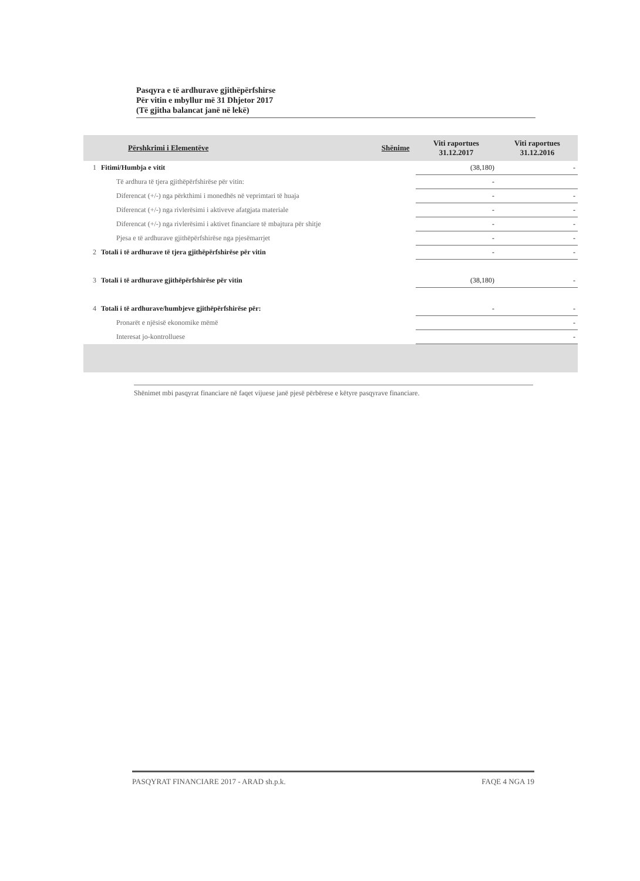Pasqyra e të ardhurave gjithëpërfshirse
Për vitin e mbyllur më 31 Dhjetor 2017
(Të gjitha balancat janë në lekë)
| | Përshkrimi i Elementëve | Shënime | Viti raportues 31.12.2017 | Viti raportues 31.12.2016 |
| --- | --- | --- | --- | --- |
| 1 | Fitimi/Humbja e vitit | | (38,180) | - |
| | Të ardhura të tjera gjithëpërfshirëse për vitin: | | - | |
| | Diferencat (+/-) nga përkthimi i monedhës në veprimtari të huaja | | - | - |
| | Diferencat (+/-) nga rivlerësimi i aktiveve afatgjata materiale | | - | - |
| | Diferencat (+/-) nga rivlerësimi i aktivet financiare të mbajtura për shitje | | - | - |
| | Pjesa e të ardhurave gjithëpërfshirëse nga pjesëmarrjet | | - | - |
| 2 | Totali i të ardhurave të tjera gjithëpërfshirëse për vitin | | - | - |
| 3 | Totali i të ardhurave gjithëpërfshirëse për vitin | | (38,180) | - |
| 4 | Totali i të ardhurave/humbjeve gjithëpërfshirëse për: | | - | - |
| | Pronarët e njësisë ekonomike mëmë | | | - |
| | Interesat jo-kontrolluese | | | - |
Shënimet mbi pasqyrat financiare në faqet vijuese janë pjesë përbërese e këtyre pasqyrave financiare.
PASQYRAT FINANCIARE 2017 - ARAD sh.p.k. FAQE 4 NGA 19